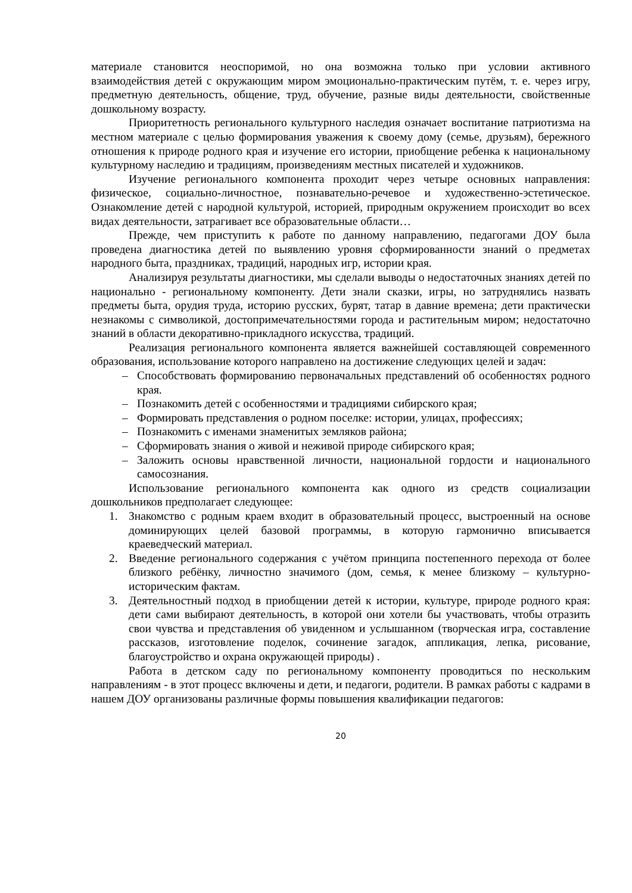материале становится неоспоримой, но она возможна только при условии активного взаимодействия детей с окружающим миром эмоционально-практическим путём, т. е. через игру, предметную деятельность, общение, труд, обучение, разные виды деятельности, свойственные дошкольному возрасту.
Приоритетность регионального культурного наследия означает воспитание патриотизма на местном материале с целью формирования уважения к своему дому (семье, друзьям), бережного отношения к природе родного края и изучение его истории, приобщение ребенка к национальному культурному наследию и традициям, произведениям местных писателей и художников.
Изучение регионального компонента проходит через четыре основных направления: физическое, социально-личностное, познавательно-речевое и художественно-эстетическое. Ознакомление детей с народной культурой, историей, природным окружением происходит во всех видах деятельности, затрагивает все образовательные области…
Прежде, чем приступить к работе по данному направлению, педагогами ДОУ была проведена диагностика детей по выявлению уровня сформированности знаний о предметах народного быта, праздниках, традиций, народных игр, истории края.
Анализируя результаты диагностики, мы сделали выводы о недостаточных знаниях детей по национально - региональному компоненту. Дети знали сказки, игры, но затруднялись назвать предметы быта, орудия труда, историю русских, бурят, татар в давние времена; дети практически незнакомы с символикой, достопримечательностями города и растительным миром; недостаточно знаний в области декоративно-прикладного искусства, традиций.
Реализация регионального компонента является важнейшей составляющей современного образования, использование которого направлено на достижение следующих целей и задач:
– Способствовать формированию первоначальных представлений об особенностях родного края.
– Познакомить детей с особенностями и традициями сибирского края;
– Формировать представления о родном поселке: истории, улицах, профессиях;
– Познакомить с именами знаменитых земляков района;
– Сформировать знания о живой и неживой природе сибирского края;
– Заложить основы нравственной личности, национальной гордости и национального самосознания.
Использование регионального компонента как одного из средств социализации дошкольников предполагает следующее:
1. Знакомство с родным краем входит в образовательный процесс, выстроенный на основе доминирующих целей базовой программы, в которую гармонично вписывается краеведческий материал.
2. Введение регионального содержания с учётом принципа постепенного перехода от более близкого ребёнку, личностно значимого (дом, семья, к менее близкому – культурно-историческим фактам.
3. Деятельностный подход в приобщении детей к истории, культуре, природе родного края: дети сами выбирают деятельность, в которой они хотели бы участвовать, чтобы отразить свои чувства и представления об увиденном и услышанном (творческая игра, составление рассказов, изготовление поделок, сочинение загадок, аппликация, лепка, рисование, благоустройство и охрана окружающей природы) .
Работа в детском саду по региональному компоненту проводиться по нескольким направлениям - в этот процесс включены и дети, и педагоги, родители. В рамках работы с кадрами в нашем ДОУ организованы различные формы повышения квалификации педагогов:
20